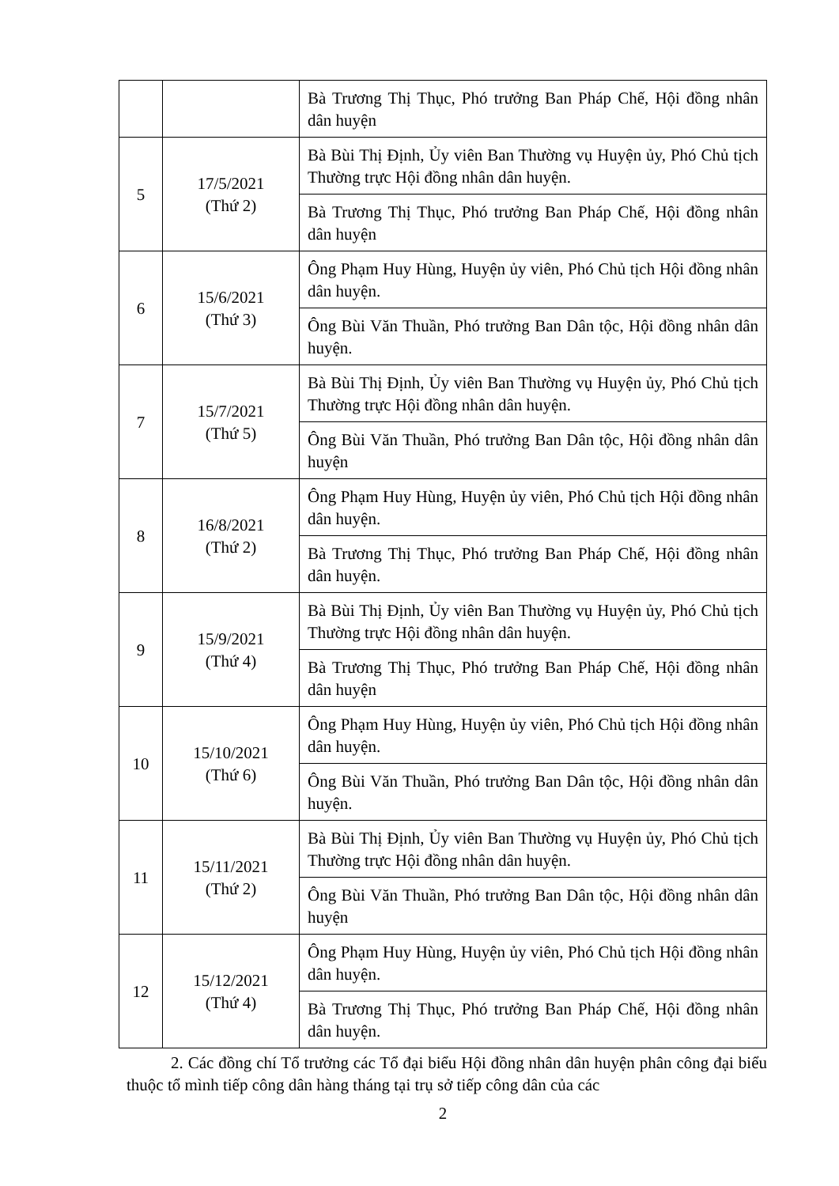| | | Bà Trương Thị Thục, Phó trưởng Ban Pháp Chế, Hội đồng nhân dân huyện |
| 5 | 17/5/2021 (Thứ 2) | Bà Bùi Thị Định, Ủy viên Ban Thường vụ Huyện ủy, Phó Chủ tịch Thường trực Hội đồng nhân dân huyện. |
| | | Bà Trương Thị Thục, Phó trưởng Ban Pháp Chế, Hội đồng nhân dân huyện |
| 6 | 15/6/2021 (Thứ 3) | Ông Phạm Huy Hùng, Huyện ủy viên, Phó Chủ tịch Hội đồng nhân dân huyện. |
| | | Ông Bùi Văn Thuần, Phó trưởng Ban Dân tộc, Hội đồng nhân dân huyện. |
| 7 | 15/7/2021 (Thứ 5) | Bà Bùi Thị Định, Ủy viên Ban Thường vụ Huyện ủy, Phó Chủ tịch Thường trực Hội đồng nhân dân huyện. |
| | | Ông Bùi Văn Thuần, Phó trưởng Ban Dân tộc, Hội đồng nhân dân huyện |
| 8 | 16/8/2021 (Thứ 2) | Ông Phạm Huy Hùng, Huyện ủy viên, Phó Chủ tịch Hội đồng nhân dân huyện. |
| | | Bà Trương Thị Thục, Phó trưởng Ban Pháp Chế, Hội đồng nhân dân huyện. |
| 9 | 15/9/2021 (Thứ 4) | Bà Bùi Thị Định, Ủy viên Ban Thường vụ Huyện ủy, Phó Chủ tịch Thường trực Hội đồng nhân dân huyện. |
| | | Bà Trương Thị Thục, Phó trưởng Ban Pháp Chế, Hội đồng nhân dân huyện |
| 10 | 15/10/2021 (Thứ 6) | Ông Phạm Huy Hùng, Huyện ủy viên, Phó Chủ tịch Hội đồng nhân dân huyện. |
| | | Ông Bùi Văn Thuần, Phó trưởng Ban Dân tộc, Hội đồng nhân dân huyện. |
| 11 | 15/11/2021 (Thứ 2) | Bà Bùi Thị Định, Ủy viên Ban Thường vụ Huyện ủy, Phó Chủ tịch Thường trực Hội đồng nhân dân huyện. |
| | | Ông Bùi Văn Thuần, Phó trưởng Ban Dân tộc, Hội đồng nhân dân huyện |
| 12 | 15/12/2021 (Thứ 4) | Ông Phạm Huy Hùng, Huyện ủy viên, Phó Chủ tịch Hội đồng nhân dân huyện. |
| | | Bà Trương Thị Thục, Phó trưởng Ban Pháp Chế, Hội đồng nhân dân huyện. |
2. Các đồng chí Tổ trưởng các Tổ đại biểu Hội đồng nhân dân huyện phân công đại biểu thuộc tổ mình tiếp công dân hàng tháng tại trụ sở tiếp công dân của các
2